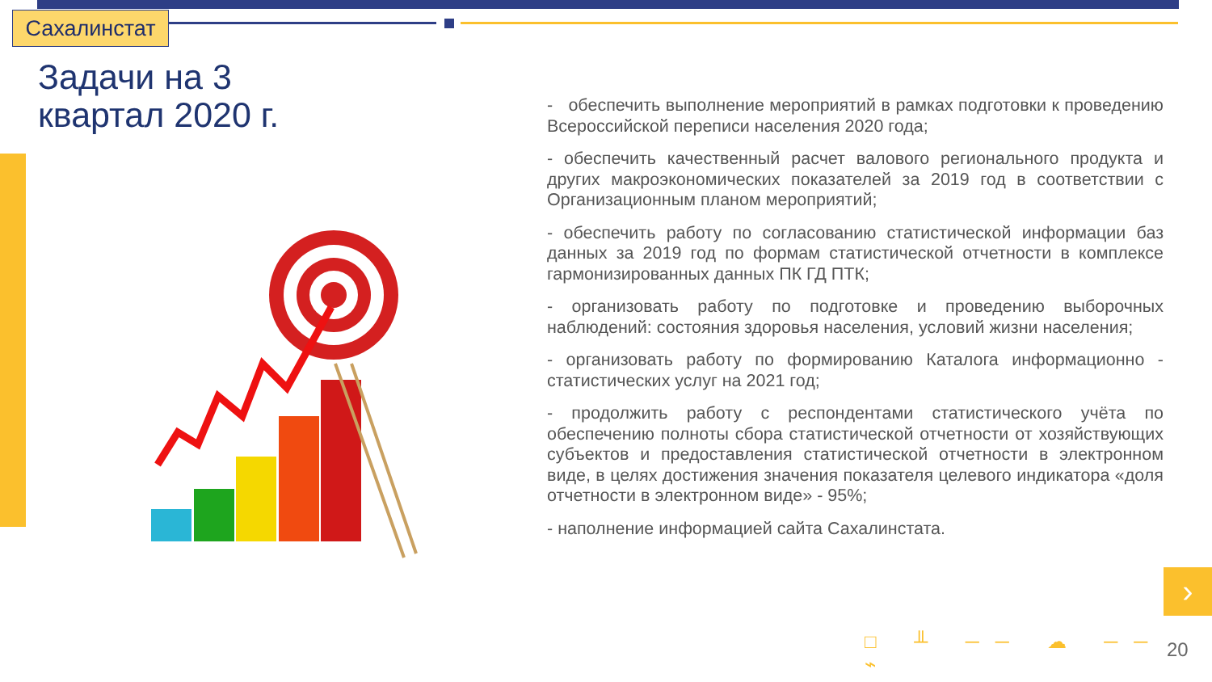Сахалинстат
Задачи на 3
квартал 2020 г.
- обеспечить выполнение мероприятий в рамках подготовки к проведению Всероссийской переписи населения 2020 года;
- обеспечить качественный расчет валового регионального продукта и других макроэкономических показателей за 2019 год в соответствии с Организационным планом мероприятий;
- обеспечить работу по согласованию статистической информации баз данных за 2019 год по формам статистической отчетности в комплексе гармонизированных данных ПК ГД ПТК;
- организовать работу по подготовке и проведению выборочных наблюдений: состояния здоровья населения, условий жизни населения;
- организовать работу по формированию Каталога информационно - статистических услуг на 2021 год;
- продолжить работу с респондентами статистического учёта по обеспечению полноты сбора статистической отчетности от хозяйствующих субъектов и предоставления статистической отчетности в электронном виде, в целях достижения значения показателя целевого индикатора «доля отчетности в электронном виде» - 95%;
- наполнение информацией сайта Сахалинстата.
›
□ ╨ ── ☁ ── ⌁ 20